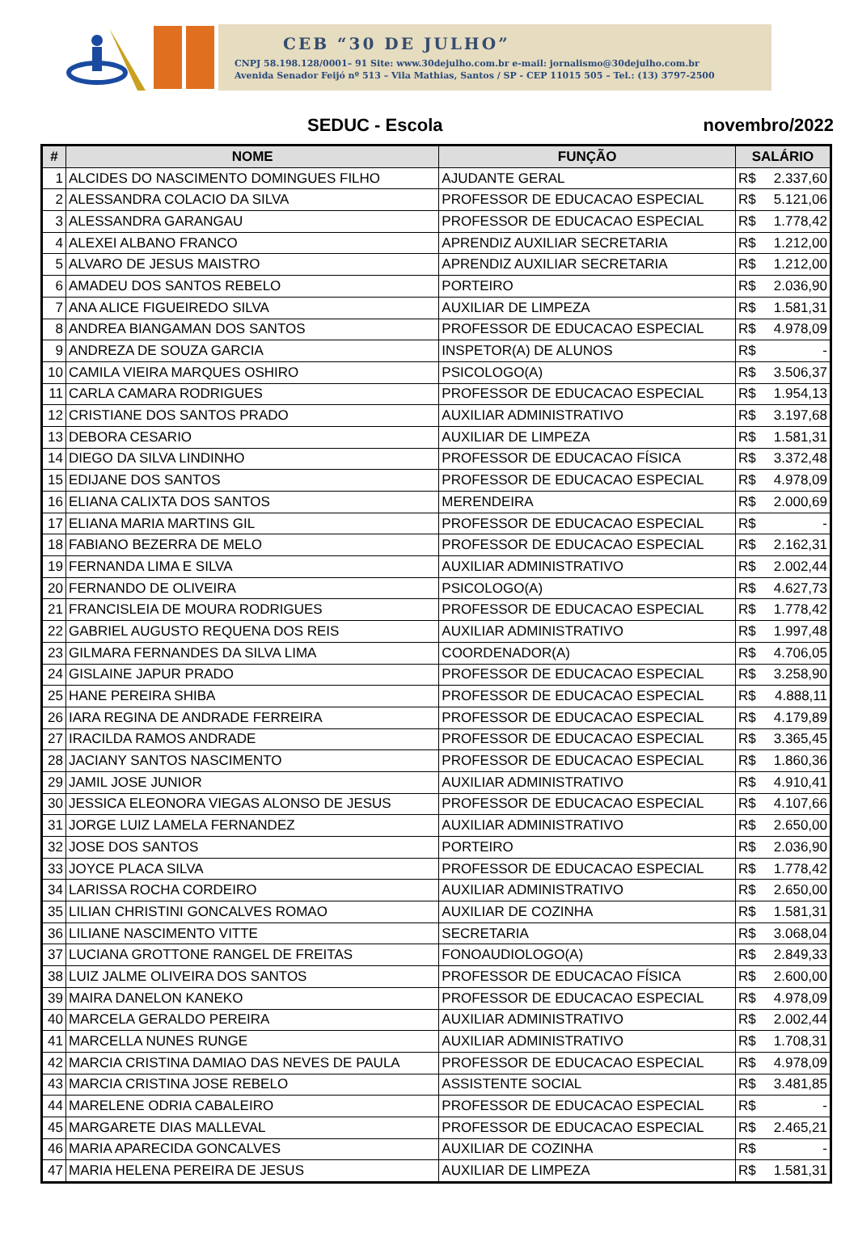CEB “30 DE JULHO”
CNPJ 58.198.128/0001– 91 Site: www.30dejulho.com.br e-mail: jornalismo@30dejulho.com.br
Avenida Senador Feijó nº 513 – Vila Mathias, Santos / SP - CEP 11015 505 – Tel.: (13) 3797-2500
SEDUC - Escola novembro/2022
| # | NOME | FUNÇÃO | SALÁRIO | |
| --- | --- | --- | --- | --- |
| 1 | ALCIDES DO NASCIMENTO DOMINGUES FILHO | AJUDANTE GERAL | R$ | 2.337,60 |
| 2 | ALESSANDRA COLACIO DA SILVA | PROFESSOR DE EDUCACAO ESPECIAL | R$ | 5.121,06 |
| 3 | ALESSANDRA GARANGAU | PROFESSOR DE EDUCACAO ESPECIAL | R$ | 1.778,42 |
| 4 | ALEXEI ALBANO FRANCO | APRENDIZ AUXILIAR SECRETARIA | R$ | 1.212,00 |
| 5 | ALVARO DE JESUS MAISTRO | APRENDIZ AUXILIAR SECRETARIA | R$ | 1.212,00 |
| 6 | AMADEU DOS SANTOS REBELO | PORTEIRO | R$ | 2.036,90 |
| 7 | ANA ALICE FIGUEIREDO SILVA | AUXILIAR DE LIMPEZA | R$ | 1.581,31 |
| 8 | ANDREA BIANGAMAN DOS SANTOS | PROFESSOR DE EDUCACAO ESPECIAL | R$ | 4.978,09 |
| 9 | ANDREZA DE SOUZA GARCIA | INSPETOR(A) DE ALUNOS | R$ | - |
| 10 | CAMILA VIEIRA MARQUES OSHIRO | PSICOLOGO(A) | R$ | 3.506,37 |
| 11 | CARLA CAMARA RODRIGUES | PROFESSOR DE EDUCACAO ESPECIAL | R$ | 1.954,13 |
| 12 | CRISTIANE DOS SANTOS PRADO | AUXILIAR ADMINISTRATIVO | R$ | 3.197,68 |
| 13 | DEBORA CESARIO | AUXILIAR DE LIMPEZA | R$ | 1.581,31 |
| 14 | DIEGO DA SILVA LINDINHO | PROFESSOR DE EDUCACAO FÍSICA | R$ | 3.372,48 |
| 15 | EDIJANE DOS SANTOS | PROFESSOR DE EDUCACAO ESPECIAL | R$ | 4.978,09 |
| 16 | ELIANA CALIXTA DOS SANTOS | MERENDEIRA | R$ | 2.000,69 |
| 17 | ELIANA MARIA MARTINS GIL | PROFESSOR DE EDUCACAO ESPECIAL | R$ | - |
| 18 | FABIANO BEZERRA DE MELO | PROFESSOR DE EDUCACAO ESPECIAL | R$ | 2.162,31 |
| 19 | FERNANDA LIMA E SILVA | AUXILIAR ADMINISTRATIVO | R$ | 2.002,44 |
| 20 | FERNANDO DE OLIVEIRA | PSICOLOGO(A) | R$ | 4.627,73 |
| 21 | FRANCISLEIA DE MOURA RODRIGUES | PROFESSOR DE EDUCACAO ESPECIAL | R$ | 1.778,42 |
| 22 | GABRIEL AUGUSTO REQUENA DOS REIS | AUXILIAR ADMINISTRATIVO | R$ | 1.997,48 |
| 23 | GILMARA FERNANDES DA SILVA LIMA | COORDENADOR(A) | R$ | 4.706,05 |
| 24 | GISLAINE JAPUR PRADO | PROFESSOR DE EDUCACAO ESPECIAL | R$ | 3.258,90 |
| 25 | HANE PEREIRA SHIBA | PROFESSOR DE EDUCACAO ESPECIAL | R$ | 4.888,11 |
| 26 | IARA REGINA DE ANDRADE FERREIRA | PROFESSOR DE EDUCACAO ESPECIAL | R$ | 4.179,89 |
| 27 | IRACILDA RAMOS ANDRADE | PROFESSOR DE EDUCACAO ESPECIAL | R$ | 3.365,45 |
| 28 | JACIANY SANTOS NASCIMENTO | PROFESSOR DE EDUCACAO ESPECIAL | R$ | 1.860,36 |
| 29 | JAMIL JOSE JUNIOR | AUXILIAR ADMINISTRATIVO | R$ | 4.910,41 |
| 30 | JESSICA ELEONORA VIEGAS ALONSO DE JESUS | PROFESSOR DE EDUCACAO ESPECIAL | R$ | 4.107,66 |
| 31 | JORGE LUIZ LAMELA FERNANDEZ | AUXILIAR ADMINISTRATIVO | R$ | 2.650,00 |
| 32 | JOSE DOS SANTOS | PORTEIRO | R$ | 2.036,90 |
| 33 | JOYCE PLACA SILVA | PROFESSOR DE EDUCACAO ESPECIAL | R$ | 1.778,42 |
| 34 | LARISSA ROCHA CORDEIRO | AUXILIAR ADMINISTRATIVO | R$ | 2.650,00 |
| 35 | LILIAN CHRISTINI GONCALVES ROMAO | AUXILIAR DE COZINHA | R$ | 1.581,31 |
| 36 | LILIANE NASCIMENTO VITTE | SECRETARIA | R$ | 3.068,04 |
| 37 | LUCIANA GROTTONE RANGEL DE FREITAS | FONOAUDIOLOGO(A) | R$ | 2.849,33 |
| 38 | LUIZ JALME OLIVEIRA DOS SANTOS | PROFESSOR DE EDUCACAO FÍSICA | R$ | 2.600,00 |
| 39 | MAIRA DANELON KANEKO | PROFESSOR DE EDUCACAO ESPECIAL | R$ | 4.978,09 |
| 40 | MARCELA GERALDO PEREIRA | AUXILIAR ADMINISTRATIVO | R$ | 2.002,44 |
| 41 | MARCELLA NUNES RUNGE | AUXILIAR ADMINISTRATIVO | R$ | 1.708,31 |
| 42 | MARCIA CRISTINA DAMIAO DAS NEVES DE PAULA | PROFESSOR DE EDUCACAO ESPECIAL | R$ | 4.978,09 |
| 43 | MARCIA CRISTINA JOSE REBELO | ASSISTENTE SOCIAL | R$ | 3.481,85 |
| 44 | MARELENE ODRIA CABALEIRO | PROFESSOR DE EDUCACAO ESPECIAL | R$ | - |
| 45 | MARGARETE DIAS MALLEVAL | PROFESSOR DE EDUCACAO ESPECIAL | R$ | 2.465,21 |
| 46 | MARIA APARECIDA GONCALVES | AUXILIAR DE COZINHA | R$ | - |
| 47 | MARIA HELENA PEREIRA DE JESUS | AUXILIAR DE LIMPEZA | R$ | 1.581,31 |